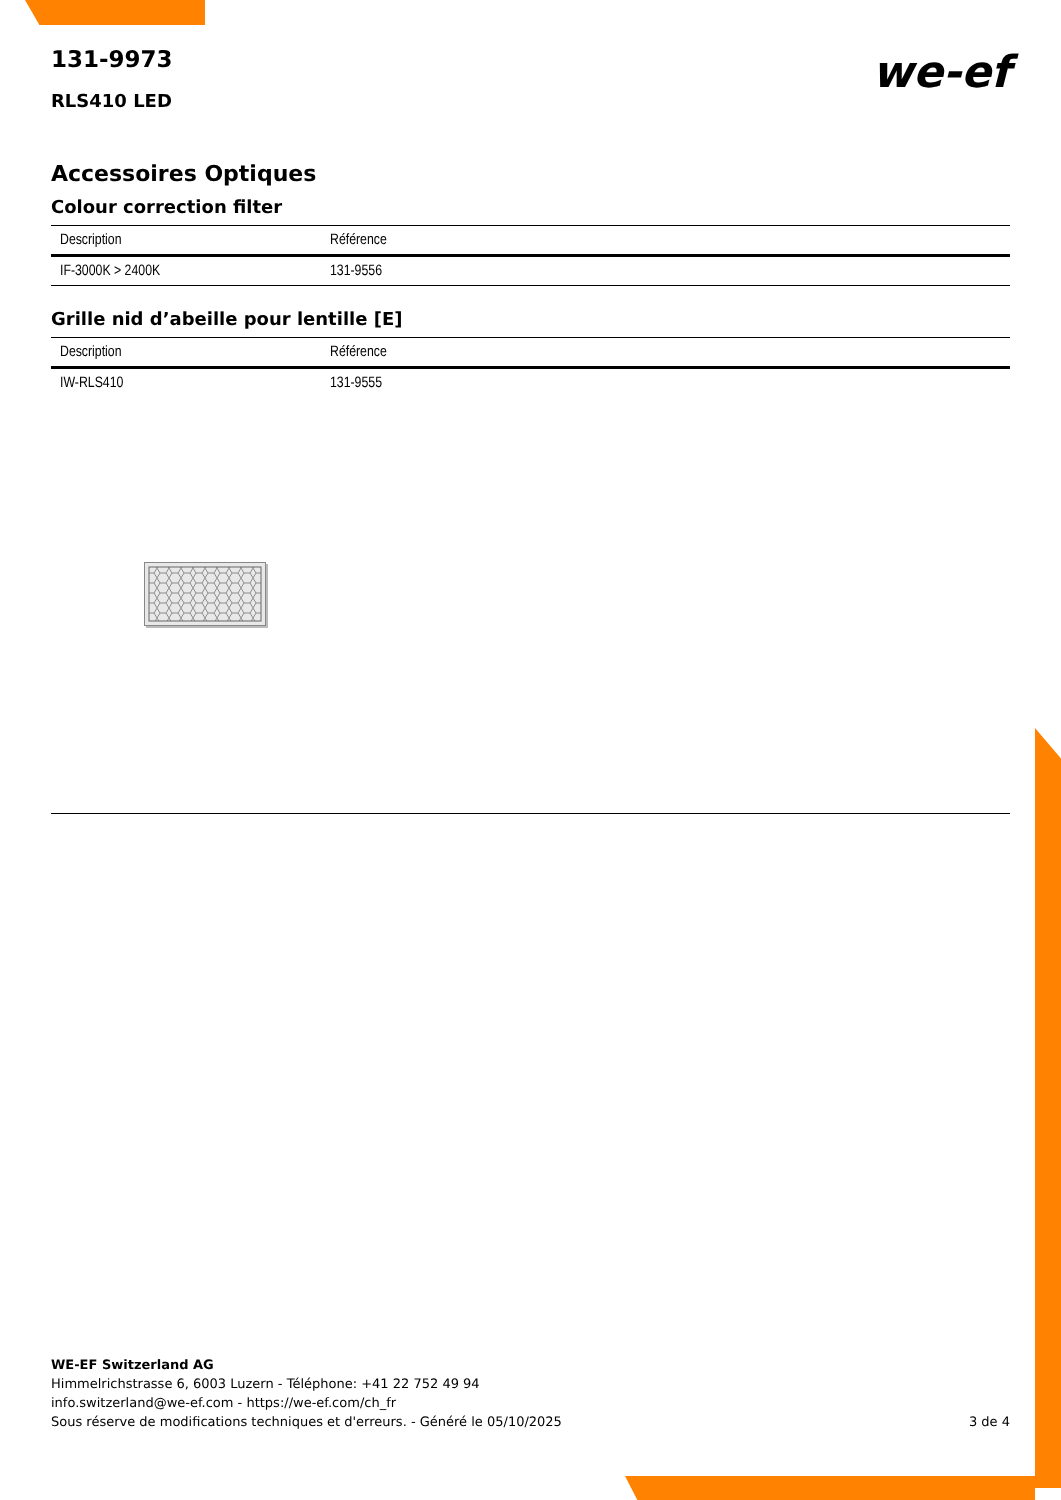we-ef
131-9973
RLS410 LED
Accessoires Optiques
Colour correction filter
| Description | Référence |
| --- | --- |
| IF-3000K > 2400K | 131-9556 |
Grille nid d’abeille pour lentille [E]
| Description | Référence |
| --- | --- |
| IW-RLS410 | 131-9555 |
WE-EF Switzerland AG
Himmelrichstrasse 6, 6003 Luzern - Téléphone: +41 22 752 49 94
info.switzerland@we-ef.com - https://we-ef.com/ch_fr
Sous réserve de modifications techniques et d'erreurs. - Généré le 05/10/2025 3 de 4